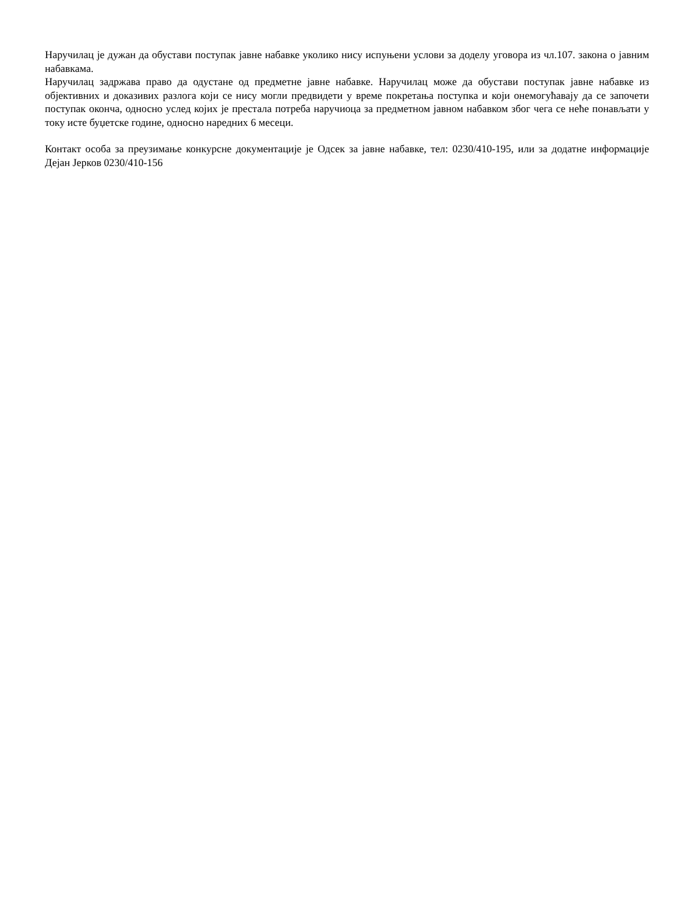Наручилац је дужан да обустави поступак јавне набавке уколико нису испуњени услови за доделу уговора из чл.107. закона о јавним набавкама.
Наручилац задржава право да одустане од предметне јавне набавке. Наручилац може да обустави поступак јавне набавке из објективних и доказивих разлога који се нису могли предвидети у време покретања поступка и који онемогућавају да се започети поступак оконча, односно услед којих је престала потреба наручиоца за предметном јавном набавком због чега се неће понављати у току исте буџетске године, односно наредних 6 месеци.
Контакт особа за преузимање конкурсне документације је Одсек за јавне набавке, тел: 0230/410-195, или за додатне информације Дејан Јерков 0230/410-156